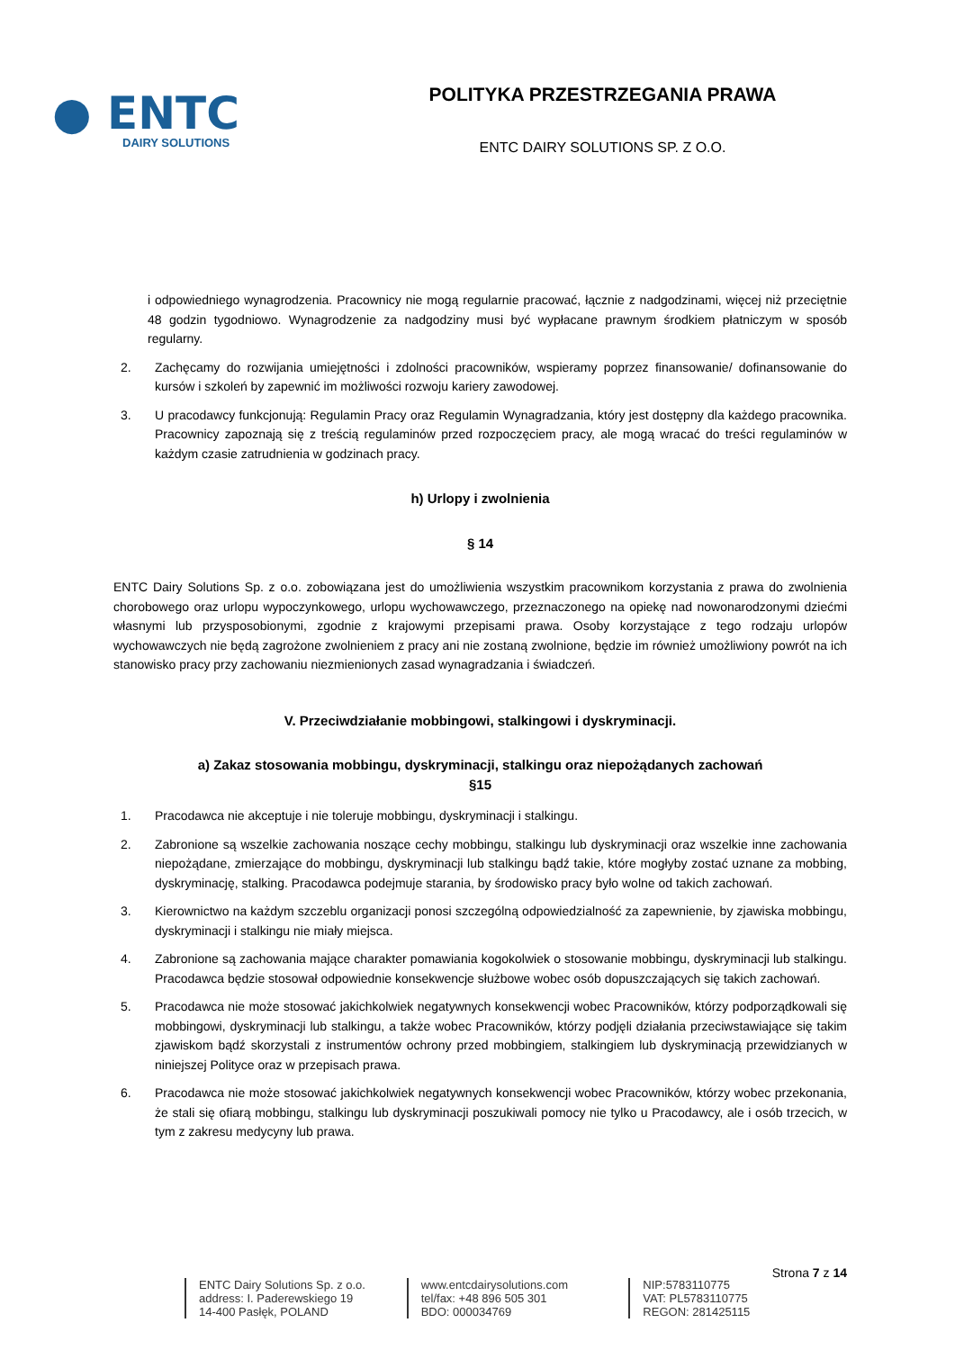● ENTC
DAIRY SOLUTIONS
POLITYKA PRZESTRZEGANIA PRAWA
ENTC DAIRY SOLUTIONS SP. Z O.O.
i odpowiedniego wynagrodzenia. Pracownicy nie mogą regularnie pracować, łącznie z nadgodzinami, więcej niż przeciętnie 48 godzin tygodniowo. Wynagrodzenie za nadgodziny musi być wypłacane prawnym środkiem płatniczym w sposób regularny.
2. Zachęcamy do rozwijania umiejętności i zdolności pracowników, wspieramy poprzez finansowanie/ dofinansowanie do kursów i szkoleń by zapewnić im możliwości rozwoju kariery zawodowej.
3. U pracodawcy funkcjonują: Regulamin Pracy oraz Regulamin Wynagradzania, który jest dostępny dla każdego pracownika. Pracownicy zapoznają się z treścią regulaminów przed rozpoczęciem pracy, ale mogą wracać do treści regulaminów w każdym czasie zatrudnienia w godzinach pracy.
h) Urlopy i zwolnienia
§ 14
ENTC Dairy Solutions Sp. z o.o. zobowiązana jest do umożliwienia wszystkim pracownikom korzystania z prawa do zwolnienia chorobowego oraz urlopu wypoczynkowego, urlopu wychowawczego, przeznaczonego na opiekę nad nowonarodzonymi dziećmi własnymi lub przysposobionymi, zgodnie z krajowymi przepisami prawa. Osoby korzystające z tego rodzaju urlopów wychowawczych nie będą zagrożone zwolnieniem z pracy ani nie zostaną zwolnione, będzie im również umożliwiony powrót na ich stanowisko pracy przy zachowaniu niezmienionych zasad wynagradzania i świadczeń.
V. Przeciwdziałanie mobbingowi, stalkingowi i dyskryminacji.
a) Zakaz stosowania mobbingu, dyskryminacji, stalkingu oraz niepożądanych zachowań
§15
1. Pracodawca nie akceptuje i nie toleruje mobbingu, dyskryminacji i stalkingu.
2. Zabronione są wszelkie zachowania noszące cechy mobbingu, stalkingu lub dyskryminacji oraz wszelkie inne zachowania niepożądane, zmierzające do mobbingu, dyskryminacji lub stalkingu bądź takie, które mogłyby zostać uznane za mobbing, dyskryminację, stalking. Pracodawca podejmuje starania, by środowisko pracy było wolne od takich zachowań.
3. Kierownictwo na każdym szczeblu organizacji ponosi szczególną odpowiedzialność za zapewnienie, by zjawiska mobbingu, dyskryminacji i stalkingu nie miały miejsca.
4. Zabronione są zachowania mające charakter pomawiania kogokolwiek o stosowanie mobbingu, dyskryminacji lub stalkingu. Pracodawca będzie stosował odpowiednie konsekwencje służbowe wobec osób dopuszczających się takich zachowań.
5. Pracodawca nie może stosować jakichkolwiek negatywnych konsekwencji wobec Pracowników, którzy podporządkowali się mobbingowi, dyskryminacji lub stalkingu, a także wobec Pracowników, którzy podjęli działania przeciwstawiające się takim zjawiskom bądź skorzystali z instrumentów ochrony przed mobbingiem, stalkingiem lub dyskryminacją przewidzianych w niniejszej Polityce oraz w przepisach prawa.
6. Pracodawca nie może stosować jakichkolwiek negatywnych konsekwencji wobec Pracowników, którzy wobec przekonania, że stali się ofiarą mobbingu, stalkingu lub dyskryminacji poszukiwali pomocy nie tylko u Pracodawcy, ale i osób trzecich, w tym z zakresu medycyny lub prawa.
Strona 7 z 14
ENTC Dairy Solutions Sp. z o.o.
address: I. Paderewskiego 19
14-400 Pasłęk, POLAND
www.entcdairysolutions.com
tel/fax: +48 896 505 301
BDO: 000034769
NIP:5783110775
VAT: PL5783110775
REGON: 281425115